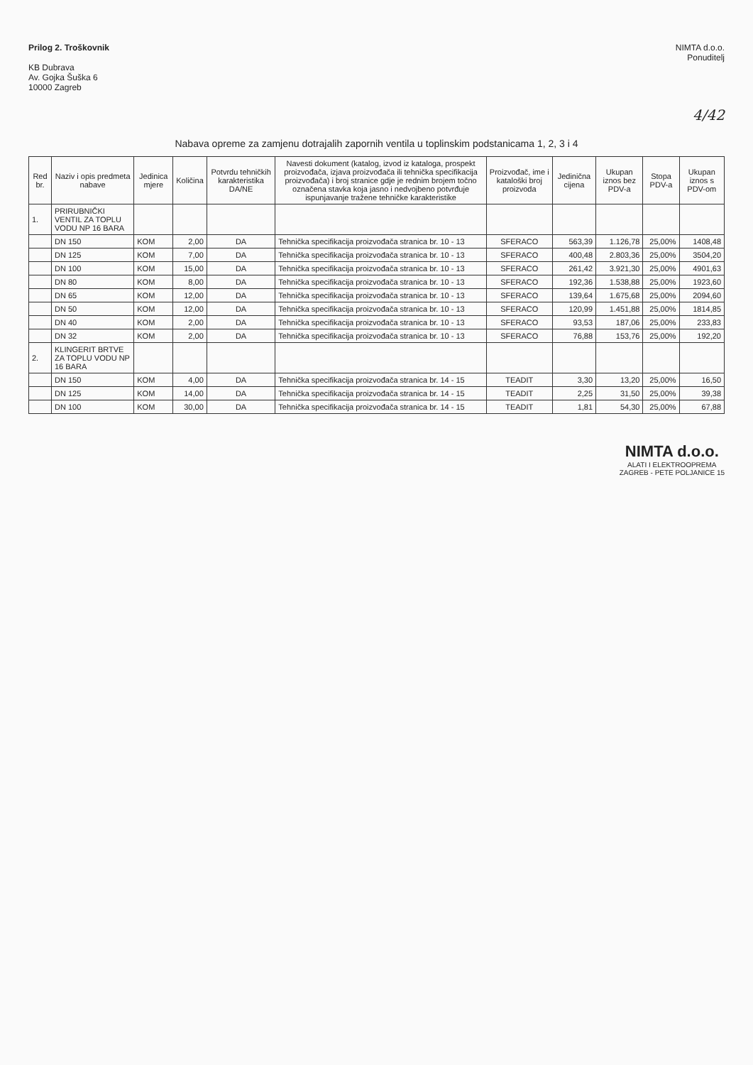Prilog 2. Troškovnik
KB Dubrava
Av. Gojka Šuška 6
10000 Zagreb
NIMTA d.o.o.
Ponuditelj
4/42
Nabava opreme za zamjenu dotrajalih zapornih ventila u toplinskim podstanicama 1, 2, 3 i 4
| Red br. | Naziv i opis predmeta nabave | Jedinica mjere | Količina | Potvrdu tehničkih karakteristika DA/NE | Navesti dokument (katalog, izvod iz kataloga, prospekt proizvođača, izjava proizvođača ili tehnička specifikacija proizvođača) i broj stranice gdje je rednim brojem točno označena stavka koja jasno i nedvojbeno potvrđuje ispunjavanje tražene tehničke karakteristike | Proizvođač, ime i kataloški broj proizvoda | Jedinična cijena | Ukupan iznos bez PDV-a | Stopa PDV-a | Ukupan iznos s PDV-om |
| --- | --- | --- | --- | --- | --- | --- | --- | --- | --- | --- |
| 1. | PRIRUBNIČKI VENTIL ZA TOPLU VODU NP 16 BARA | | | | | | | | | |
| | DN 150 | KOM | 2,00 | DA | Tehnička specifikacija proizvođača stranica br. 10 - 13 | SFERACO | 563,39 | 1.126,78 | 25,00% | 1408,48 |
| | DN 125 | KOM | 7,00 | DA | Tehnička specifikacija proizvođača stranica br. 10 - 13 | SFERACO | 400,48 | 2.803,36 | 25,00% | 3504,20 |
| | DN 100 | KOM | 15,00 | DA | Tehnička specifikacija proizvođača stranica br. 10 - 13 | SFERACO | 261,42 | 3.921,30 | 25,00% | 4901,63 |
| | DN 80 | KOM | 8,00 | DA | Tehnička specifikacija proizvođača stranica br. 10 - 13 | SFERACO | 192,36 | 1.538,88 | 25,00% | 1923,60 |
| | DN 65 | KOM | 12,00 | DA | Tehnička specifikacija proizvođača stranica br. 10 - 13 | SFERACO | 139,64 | 1.675,68 | 25,00% | 2094,60 |
| | DN 50 | KOM | 12,00 | DA | Tehnička specifikacija proizvođača stranica br. 10 - 13 | SFERACO | 120,99 | 1.451,88 | 25,00% | 1814,85 |
| | DN 40 | KOM | 2,00 | DA | Tehnička specifikacija proizvođača stranica br. 10 - 13 | SFERACO | 93,53 | 187,06 | 25,00% | 233,83 |
| | DN 32 | KOM | 2,00 | DA | Tehnička specifikacija proizvođača stranica br. 10 - 13 | SFERACO | 76,88 | 153,76 | 25,00% | 192,20 |
| 2. | KLINGERIT BRTVE ZA TOPLU VODU NP 16 BARA | | | | | | | | | |
| | DN 150 | KOM | 4,00 | DA | Tehnička specifikacija proizvođača stranica br. 14 - 15 | TEADIT | 3,30 | 13,20 | 25,00% | 16,50 |
| | DN 125 | KOM | 14,00 | DA | Tehnička specifikacija proizvođača stranica br. 14 - 15 | TEADIT | 2,25 | 31,50 | 25,00% | 39,38 |
| | DN 100 | KOM | 30,00 | DA | Tehnička specifikacija proizvođača stranica br. 14 - 15 | TEADIT | 1,81 | 54,30 | 25,00% | 67,88 |
NIMTA d.o.o.
ALATI I ELEKTROOPREMA
ZAGREB - PETE POLJANICE 15